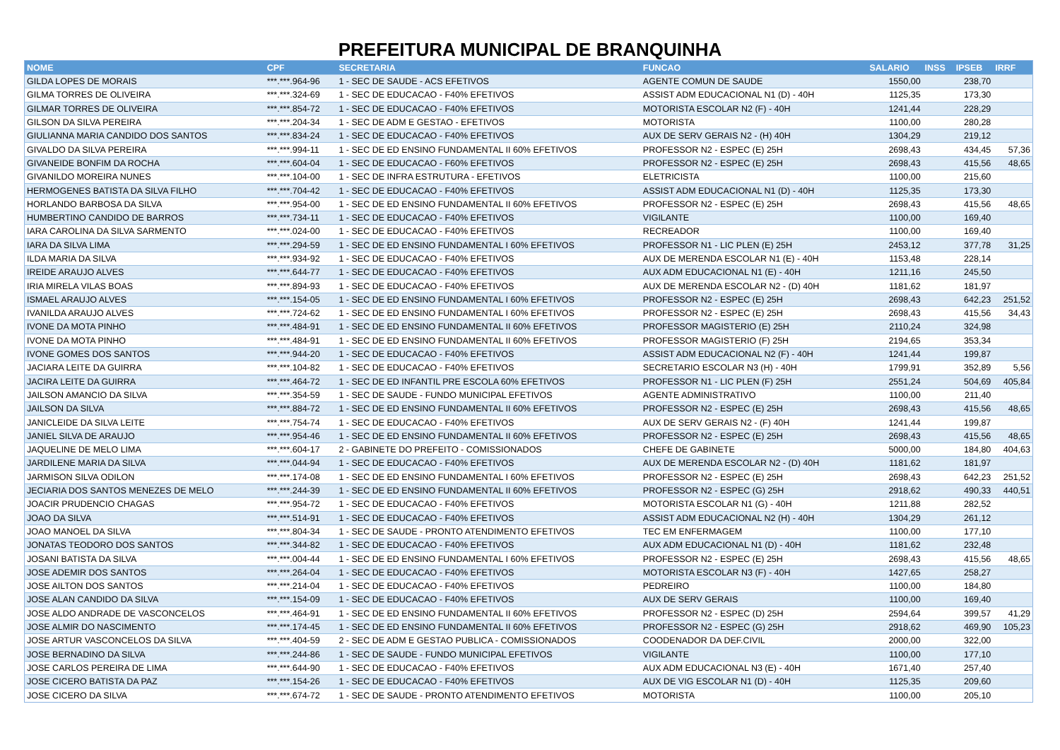PREFEITURA MUNICIPAL DE BRANQUINHA
| NOME | CPF | SECRETARIA | FUNCAO | SALARIO | INSS | IPSEB | IRRF |
| --- | --- | --- | --- | --- | --- | --- | --- |
| GILDA LOPES DE MORAIS | ***.***.964-96 | 1 - SEC DE SAUDE - ACS EFETIVOS | AGENTE COMUN DE SAUDE | 1550,00 | | 238,70 | |
| GILMA TORRES DE OLIVEIRA | ***.***.324-69 | 1 - SEC DE EDUCACAO - F40% EFETIVOS | ASSIST ADM EDUCACIONAL N1 (D) - 40H | 1125,35 | | 173,30 | |
| GILMAR TORRES DE OLIVEIRA | ***.***.854-72 | 1 - SEC DE EDUCACAO - F40% EFETIVOS | MOTORISTA ESCOLAR N2 (F) - 40H | 1241,44 | | 228,29 | |
| GILSON DA SILVA PEREIRA | ***.***.204-34 | 1 - SEC DE ADM E GESTAO - EFETIVOS | MOTORISTA | 1100,00 | | 280,28 | |
| GIULIANNA MARIA CANDIDO DOS SANTOS | ***.***.834-24 | 1 - SEC DE EDUCACAO - F40% EFETIVOS | AUX DE SERV GERAIS N2 - (H) 40H | 1304,29 | | 219,12 | |
| GIVALDO DA SILVA PEREIRA | ***.***.994-11 | 1 - SEC DE ED ENSINO FUNDAMENTAL II 60% EFETIVOS | PROFESSOR N2 - ESPEC (E) 25H | 2698,43 | | 434,45 | 57,36 |
| GIVANEIDE BONFIM DA ROCHA | ***.***.604-04 | 1 - SEC DE EDUCACAO - F60% EFETIVOS | PROFESSOR N2 - ESPEC (E) 25H | 2698,43 | | 415,56 | 48,65 |
| GIVANILDO MOREIRA NUNES | ***.***.104-00 | 1 - SEC DE INFRA ESTRUTURA - EFETIVOS | ELETRICISTA | 1100,00 | | 215,60 | |
| HERMOGENES BATISTA DA SILVA FILHO | ***.***.704-42 | 1 - SEC DE EDUCACAO - F40% EFETIVOS | ASSIST ADM EDUCACIONAL N1 (D) - 40H | 1125,35 | | 173,30 | |
| HORLANDO BARBOSA DA SILVA | ***.***.954-00 | 1 - SEC DE ED ENSINO FUNDAMENTAL II 60% EFETIVOS | PROFESSOR N2 - ESPEC (E) 25H | 2698,43 | | 415,56 | 48,65 |
| HUMBERTINO CANDIDO DE BARROS | ***.***.734-11 | 1 - SEC DE EDUCACAO - F40% EFETIVOS | VIGILANTE | 1100,00 | | 169,40 | |
| IARA CAROLINA DA SILVA SARMENTO | ***.***.024-00 | 1 - SEC DE EDUCACAO - F40% EFETIVOS | RECREADOR | 1100,00 | | 169,40 | |
| IARA DA SILVA LIMA | ***.***.294-59 | 1 - SEC DE ED ENSINO FUNDAMENTAL I 60% EFETIVOS | PROFESSOR N1 - LIC PLEN (E) 25H | 2453,12 | | 377,78 | 31,25 |
| ILDA MARIA DA SILVA | ***.***.934-92 | 1 - SEC DE EDUCACAO - F40% EFETIVOS | AUX DE MERENDA ESCOLAR N1 (E) - 40H | 1153,48 | | 228,14 | |
| IREIDE ARAUJO ALVES | ***.***.644-77 | 1 - SEC DE EDUCACAO - F40% EFETIVOS | AUX ADM EDUCACIONAL N1 (E) - 40H | 1211,16 | | 245,50 | |
| IRIA MIRELA VILAS BOAS | ***.***.894-93 | 1 - SEC DE EDUCACAO - F40% EFETIVOS | AUX DE MERENDA ESCOLAR N2 - (D) 40H | 1181,62 | | 181,97 | |
| ISMAEL ARAUJO ALVES | ***.***.154-05 | 1 - SEC DE ED ENSINO FUNDAMENTAL I 60% EFETIVOS | PROFESSOR N2 - ESPEC (E) 25H | 2698,43 | | 642,23 | 251,52 |
| IVANILDA ARAUJO ALVES | ***.***.724-62 | 1 - SEC DE ED ENSINO FUNDAMENTAL I 60% EFETIVOS | PROFESSOR N2 - ESPEC (E) 25H | 2698,43 | | 415,56 | 34,43 |
| IVONE DA MOTA PINHO | ***.***.484-91 | 1 - SEC DE ED ENSINO FUNDAMENTAL II 60% EFETIVOS | PROFESSOR MAGISTERIO (E) 25H | 2110,24 | | 324,98 | |
| IVONE DA MOTA PINHO | ***.***.484-91 | 1 - SEC DE ED ENSINO FUNDAMENTAL II 60% EFETIVOS | PROFESSOR MAGISTERIO (F) 25H | 2194,65 | | 353,34 | |
| IVONE GOMES DOS SANTOS | ***.***.944-20 | 1 - SEC DE EDUCACAO - F40% EFETIVOS | ASSIST ADM EDUCACIONAL N2 (F) - 40H | 1241,44 | | 199,87 | |
| JACIARA LEITE DA GUIRRA | ***.***.104-82 | 1 - SEC DE EDUCACAO - F40% EFETIVOS | SECRETARIO ESCOLAR N3 (H) - 40H | 1799,91 | | 352,89 | 5,56 |
| JACIRA LEITE DA GUIRRA | ***.***.464-72 | 1 - SEC DE ED INFANTIL PRE ESCOLA 60% EFETIVOS | PROFESSOR N1 - LIC PLEN (F) 25H | 2551,24 | | 504,69 | 405,84 |
| JAILSON AMANCIO DA SILVA | ***.***.354-59 | 1 - SEC DE SAUDE - FUNDO MUNICIPAL EFETIVOS | AGENTE ADMINISTRATIVO | 1100,00 | | 211,40 | |
| JAILSON DA SILVA | ***.***.884-72 | 1 - SEC DE ED ENSINO FUNDAMENTAL II 60% EFETIVOS | PROFESSOR N2 - ESPEC (E) 25H | 2698,43 | | 415,56 | 48,65 |
| JANICLEIDE DA SILVA LEITE | ***.***.754-74 | 1 - SEC DE EDUCACAO - F40% EFETIVOS | AUX DE SERV GERAIS N2 - (F) 40H | 1241,44 | | 199,87 | |
| JANIEL SILVA DE ARAUJO | ***.***.954-46 | 1 - SEC DE ED ENSINO FUNDAMENTAL II 60% EFETIVOS | PROFESSOR N2 - ESPEC (E) 25H | 2698,43 | | 415,56 | 48,65 |
| JAQUELINE DE MELO LIMA | ***.***.604-17 | 2 - GABINETE DO PREFEITO - COMISSIONADOS | CHEFE DE GABINETE | 5000,00 | | 184,80 | 404,63 |
| JARDILENE MARIA DA SILVA | ***.***.044-94 | 1 - SEC DE EDUCACAO - F40% EFETIVOS | AUX DE MERENDA ESCOLAR N2 - (D) 40H | 1181,62 | | 181,97 | |
| JARMISON SILVA ODILON | ***.***.174-08 | 1 - SEC DE ED ENSINO FUNDAMENTAL I 60% EFETIVOS | PROFESSOR N2 - ESPEC (E) 25H | 2698,43 | | 642,23 | 251,52 |
| JECIARIA DOS SANTOS MENEZES DE MELO | ***.***.244-39 | 1 - SEC DE ED ENSINO FUNDAMENTAL II 60% EFETIVOS | PROFESSOR N2 - ESPEC (G) 25H | 2918,62 | | 490,33 | 440,51 |
| JOACIR PRUDENCIO CHAGAS | ***.***.954-72 | 1 - SEC DE EDUCACAO - F40% EFETIVOS | MOTORISTA ESCOLAR N1 (G) - 40H | 1211,88 | | 282,52 | |
| JOAO DA SILVA | ***.***.514-91 | 1 - SEC DE EDUCACAO - F40% EFETIVOS | ASSIST ADM EDUCACIONAL N2 (H) - 40H | 1304,29 | | 261,12 | |
| JOAO MANOEL DA SILVA | ***.***.804-34 | 1 - SEC DE SAUDE - PRONTO ATENDIMENTO EFETIVOS | TEC EM ENFERMAGEM | 1100,00 | | 177,10 | |
| JONATAS TEODORO DOS SANTOS | ***.***.344-82 | 1 - SEC DE EDUCACAO - F40% EFETIVOS | AUX ADM EDUCACIONAL N1 (D) - 40H | 1181,62 | | 232,48 | |
| JOSANI BATISTA DA SILVA | ***.***.004-44 | 1 - SEC DE ED ENSINO FUNDAMENTAL I 60% EFETIVOS | PROFESSOR N2 - ESPEC (E) 25H | 2698,43 | | 415,56 | 48,65 |
| JOSE ADEMIR DOS SANTOS | ***.***.264-04 | 1 - SEC DE EDUCACAO - F40% EFETIVOS | MOTORISTA ESCOLAR N3 (F) - 40H | 1427,65 | | 258,27 | |
| JOSE AILTON DOS SANTOS | ***.***.214-04 | 1 - SEC DE EDUCACAO - F40% EFETIVOS | PEDREIRO | 1100,00 | | 184,80 | |
| JOSE ALAN CANDIDO DA SILVA | ***.***.154-09 | 1 - SEC DE EDUCACAO - F40% EFETIVOS | AUX DE SERV GERAIS | 1100,00 | | 169,40 | |
| JOSE ALDO ANDRADE DE VASCONCELOS | ***.***.464-91 | 1 - SEC DE ED ENSINO FUNDAMENTAL II 60% EFETIVOS | PROFESSOR N2 - ESPEC (D) 25H | 2594,64 | | 399,57 | 41,29 |
| JOSE ALMIR DO NASCIMENTO | ***.***.174-45 | 1 - SEC DE ED ENSINO FUNDAMENTAL II 60% EFETIVOS | PROFESSOR N2 - ESPEC (G) 25H | 2918,62 | | 469,90 | 105,23 |
| JOSE ARTUR VASCONCELOS DA SILVA | ***.***.404-59 | 2 - SEC DE ADM E GESTAO PUBLICA - COMISSIONADOS | COODENADOR DA DEF.CIVIL | 2000,00 | | 322,00 | |
| JOSE BERNADINO DA SILVA | ***.***.244-86 | 1 - SEC DE SAUDE - FUNDO MUNICIPAL EFETIVOS | VIGILANTE | 1100,00 | | 177,10 | |
| JOSE CARLOS PEREIRA DE LIMA | ***.***.644-90 | 1 - SEC DE EDUCACAO - F40% EFETIVOS | AUX ADM EDUCACIONAL N3 (E) - 40H | 1671,40 | | 257,40 | |
| JOSE CICERO BATISTA DA PAZ | ***.***.154-26 | 1 - SEC DE EDUCACAO - F40% EFETIVOS | AUX DE VIG ESCOLAR N1 (D) - 40H | 1125,35 | | 209,60 | |
| JOSE CICERO DA SILVA | ***.***.674-72 | 1 - SEC DE SAUDE - PRONTO ATENDIMENTO EFETIVOS | MOTORISTA | 1100,00 | | 205,10 | |